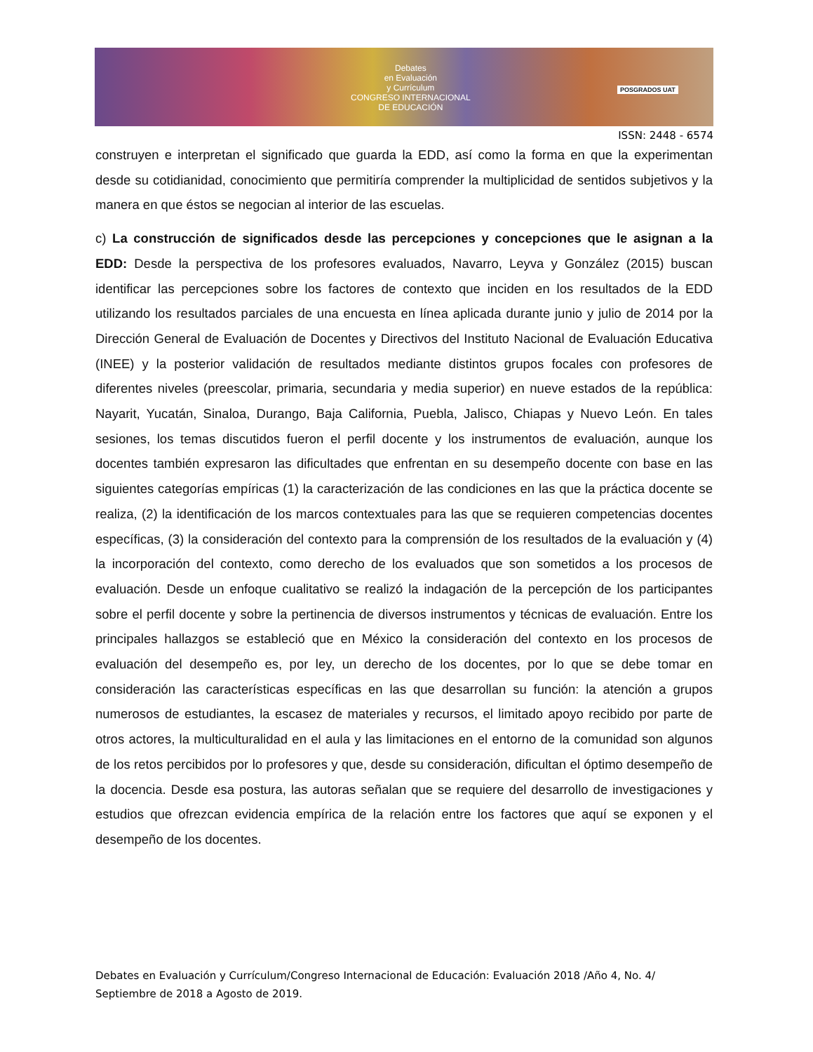Debates
en Evaluación
y Currículum
CONGRESO INTERNACIONAL
DE EDUCACIÓN
POSGRADOS UAT
ISSN: 2448 - 6574
construyen e interpretan el significado que guarda la EDD, así como la forma en que la experimentan desde su cotidianidad, conocimiento que permitiría comprender la multiplicidad de sentidos subjetivos y la manera en que éstos se negocian al interior de las escuelas.
c) La construcción de significados desde las percepciones y concepciones que le asignan a la EDD: Desde la perspectiva de los profesores evaluados, Navarro, Leyva y González (2015) buscan identificar las percepciones sobre los factores de contexto que inciden en los resultados de la EDD utilizando los resultados parciales de una encuesta en línea aplicada durante junio y julio de 2014 por la Dirección General de Evaluación de Docentes y Directivos del Instituto Nacional de Evaluación Educativa (INEE) y la posterior validación de resultados mediante distintos grupos focales con profesores de diferentes niveles (preescolar, primaria, secundaria y media superior) en nueve estados de la república: Nayarit, Yucatán, Sinaloa, Durango, Baja California, Puebla, Jalisco, Chiapas y Nuevo León. En tales sesiones, los temas discutidos fueron el perfil docente y los instrumentos de evaluación, aunque los docentes también expresaron las dificultades que enfrentan en su desempeño docente con base en las siguientes categorías empíricas (1) la caracterización de las condiciones en las que la práctica docente se realiza, (2) la identificación de los marcos contextuales para las que se requieren competencias docentes específicas, (3) la consideración del contexto para la comprensión de los resultados de la evaluación y (4) la incorporación del contexto, como derecho de los evaluados que son sometidos a los procesos de evaluación. Desde un enfoque cualitativo se realizó la indagación de la percepción de los participantes sobre el perfil docente y sobre la pertinencia de diversos instrumentos y técnicas de evaluación. Entre los principales hallazgos se estableció que en México la consideración del contexto en los procesos de evaluación del desempeño es, por ley, un derecho de los docentes, por lo que se debe tomar en consideración las características específicas en las que desarrollan su función: la atención a grupos numerosos de estudiantes, la escasez de materiales y recursos, el limitado apoyo recibido por parte de otros actores, la multiculturalidad en el aula y las limitaciones en el entorno de la comunidad son algunos de los retos percibidos por lo profesores y que, desde su consideración, dificultan el óptimo desempeño de la docencia. Desde esa postura, las autoras señalan que se requiere del desarrollo de investigaciones y estudios que ofrezcan evidencia empírica de la relación entre los factores que aquí se exponen y el desempeño de los docentes.
Debates en Evaluación y Currículum/Congreso Internacional de Educación: Evaluación 2018 /Año 4, No. 4/ Septiembre de 2018 a Agosto de 2019.